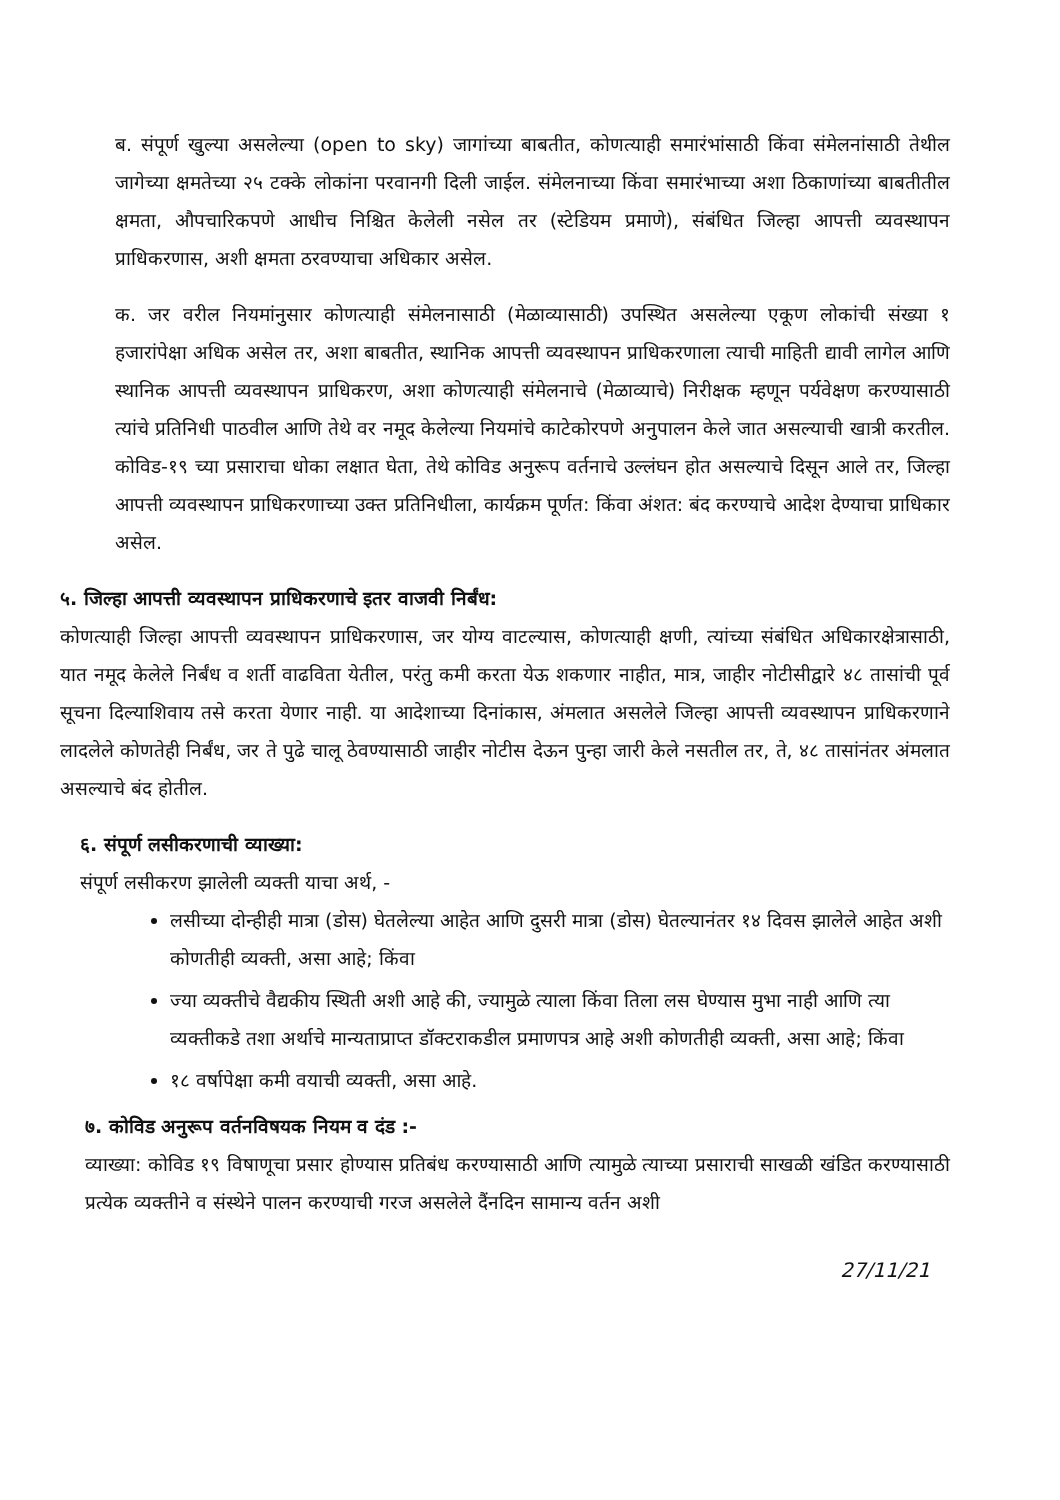ब. संपूर्ण खुल्या असलेल्या (open to sky) जागांच्या बाबतीत, कोणत्याही समारंभांसाठी किंवा संमेलनांसाठी तेथील जागेच्या क्षमतेच्या २५ टक्के लोकांना परवानगी दिली जाईल. संमेलनाच्या किंवा समारंभाच्या अशा ठिकाणांच्या बाबतीतील क्षमता, औपचारिकपणे आधीच निश्चित केलेली नसेल तर (स्टेडियम प्रमाणे), संबंधित जिल्हा आपत्ती व्यवस्थापन प्राधिकरणास, अशी क्षमता ठरवण्याचा अधिकार असेल.
क. जर वरील नियमांनुसार कोणत्याही संमेलनासाठी (मेळाव्यासाठी) उपस्थित असलेल्या एकूण लोकांची संख्या १ हजारांपेक्षा अधिक असेल तर, अशा बाबतीत, स्थानिक आपत्ती व्यवस्थापन प्राधिकरणाला त्याची माहिती द्यावी लागेल आणि स्थानिक आपत्ती व्यवस्थापन प्राधिकरण, अशा कोणत्याही संमेलनाचे (मेळाव्याचे) निरीक्षक म्हणून पर्यवेक्षण करण्यासाठी त्यांचे प्रतिनिधी पाठवील आणि तेथे वर नमूद केलेल्या नियमांचे काटेकोरपणे अनुपालन केले जात असल्याची खात्री करतील. कोविड-१९ च्या प्रसाराचा धोका लक्षात घेता, तेथे कोविड अनुरूप वर्तनाचे उल्लंघन होत असल्याचे दिसून आले तर, जिल्हा आपत्ती व्यवस्थापन प्राधिकरणाच्या उक्त प्रतिनिधीला, कार्यक्रम पूर्णत: किंवा अंशत: बंद करण्याचे आदेश देण्याचा प्राधिकार असेल.
५. जिल्हा आपत्ती व्यवस्थापन प्राधिकरणाचे इतर वाजवी निर्बंध:
कोणत्याही जिल्हा आपत्ती व्यवस्थापन प्राधिकरणास, जर योग्य वाटल्यास, कोणत्याही क्षणी, त्यांच्या संबंधित अधिकारक्षेत्रासाठी, यात नमूद केलेले निर्बंध व शर्ती वाढविता येतील, परंतु कमी करता येऊ शकणार नाहीत, मात्र, जाहीर नोटीसीद्वारे ४८ तासांची पूर्व सूचना दिल्याशिवाय तसे करता येणार नाही. या आदेशाच्या दिनांकास, अंमलात असलेले जिल्हा आपत्ती व्यवस्थापन प्राधिकरणाने लादलेले कोणतेही निर्बंध, जर ते पुढे चालू ठेवण्यासाठी जाहीर नोटीस देऊन पुन्हा जारी केले नसतील तर, ते, ४८ तासांनंतर अंमलात असल्याचे बंद होतील.
६. संपूर्ण लसीकरणाची व्याख्या:
संपूर्ण लसीकरण झालेली व्यक्ती याचा अर्थ, -
लसीच्या दोन्हीही मात्रा (डोस) घेतलेल्या आहेत आणि दुसरी मात्रा (डोस) घेतल्यानंतर १४ दिवस झालेले आहेत अशी कोणतीही व्यक्ती, असा आहे; किंवा
ज्या व्यक्तीचे वैद्यकीय स्थिती अशी आहे की, ज्यामुळे त्याला किंवा तिला लस घेण्यास मुभा नाही आणि त्या व्यक्तीकडे तशा अर्थाचे मान्यताप्राप्त डॉक्टराकडील प्रमाणपत्र आहे अशी कोणतीही व्यक्ती, असा आहे; किंवा
१८ वर्षापेक्षा कमी वयाची व्यक्ती, असा आहे.
७. कोविड अनुरूप वर्तनविषयक नियम व दंड :-
व्याख्या: कोविड १९ विषाणूचा प्रसार होण्यास प्रतिबंध करण्यासाठी आणि त्यामुळे त्याच्या प्रसाराची साखळी खंडित करण्यासाठी प्रत्येक व्यक्तीने व संस्थेने पालन करण्याची गरज असलेले दैंनदिन सामान्य वर्तन अशी
27/11/21